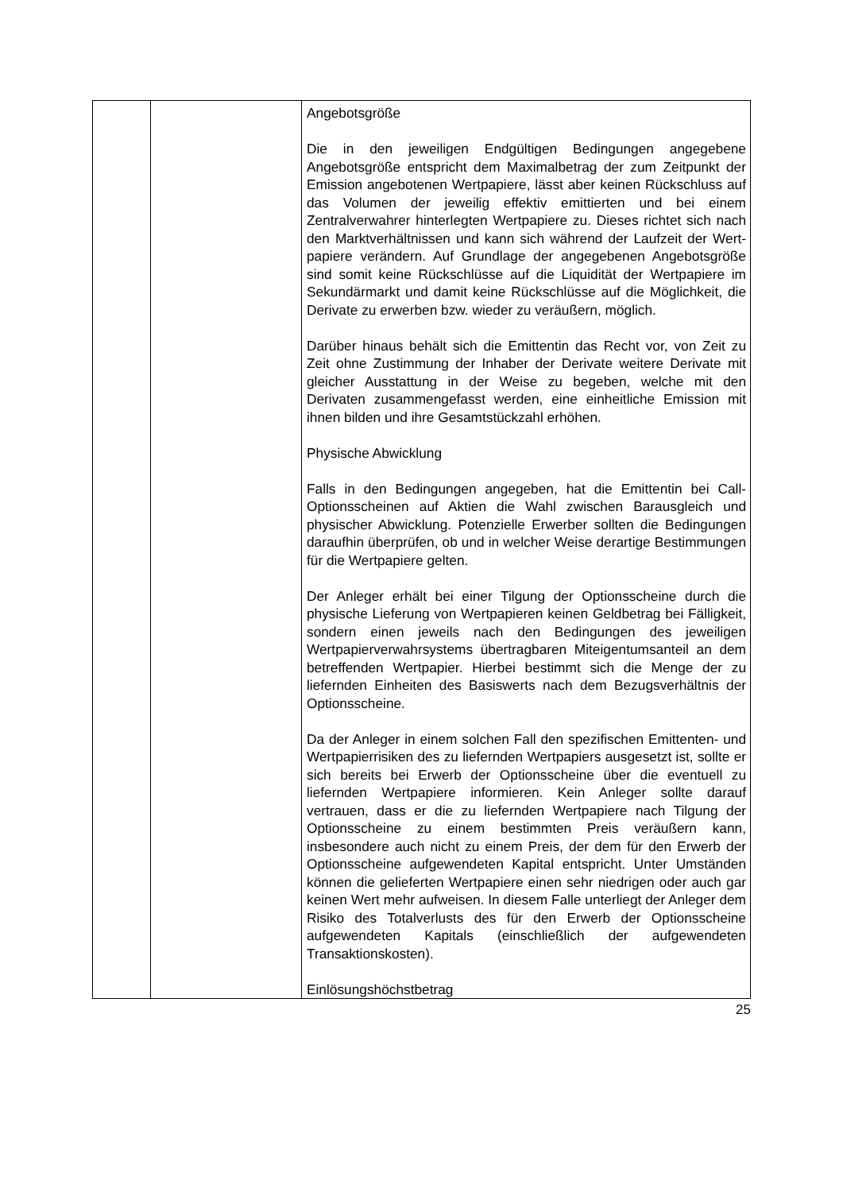| | | Angebotsgröße Die in den jeweiligen Endgültigen Bedingungen angegebene Angebotsgröße entspricht dem Maximalbetrag der zum Zeitpunkt der Emission angebotenen Wertpapiere, lässt aber keinen Rückschluss auf das Volumen der jeweilig effektiv emittierten und bei einem Zentralverwahrer hinterlegten Wertpapiere zu. Dieses richtet sich nach den Markt­verhältnissen und kann sich während der Laufzeit der Wert­papiere verändern. Auf Grundlage der angegebenen Angebotsgröße sind somit keine Rückschlüsse auf die Liquidität der Wertpapiere im Sekundärmarkt und damit keine Rückschlüsse auf die Möglichkeit, die Derivate zu erwerben bzw. wieder zu veräußern, möglich. Darüber hinaus behält sich die Emittentin das Recht vor, von Zeit zu Zeit ohne Zustimmung der Inhaber der Derivate weitere Derivate mit gleicher Ausstattung in der Weise zu begeben, welche mit den Derivaten zusammengefasst werden, eine einheitliche Emission mit ihnen bilden und ihre Gesamtstückzahl erhöhen. Physische Abwicklung Falls in den Bedingungen angegeben, hat die Emittentin bei Call-Optionsscheinen auf Aktien die Wahl zwischen Barausgleich und physischer Abwicklung. Potenzielle Erwerber sollten die Bedingungen daraufhin überprüfen, ob und in welcher Weise derartige Bestimmungen für die Wertpapiere gelten. Der Anleger erhält bei einer Tilgung der Optionsscheine durch die physische Lieferung von Wertpapieren keinen Geldbetrag bei Fälligkeit, sondern einen jeweils nach den Bedingungen des jeweiligen Wertpapierverwahrsystems übertragbaren Mit­eigentumsanteil an dem betreffenden Wertpapier. Hierbei bestimmt sich die Menge der zu liefernden Einheiten des Basiswerts nach dem Bezugsverhältnis der Optionsscheine. Da der Anleger in einem solchen Fall den spezifischen Emittenten- und Wertpapierrisiken des zu liefernden Wertpapiers ausgesetzt ist, sollte er sich bereits bei Erwerb der Optionsscheine über die eventuell zu liefernden Wertpapiere informieren. Kein Anleger sollte darauf vertrauen, dass er die zu liefernden Wertpapiere nach Tilgung der Optionsscheine zu einem bestimmten Preis veräußern kann, insbesondere auch nicht zu einem Preis, der dem für den Erwerb der Optionsscheine aufgewendeten Kapital entspricht. Unter Umständen können die gelieferten Wertpapiere einen sehr niedrigen oder auch gar keinen Wert mehr aufweisen. In diesem Falle unterliegt der Anleger dem Risiko des Totalverlusts des für den Erwerb der Optionsscheine aufgewendeten Kapitals (einschließlich der aufgewendeten Transaktionskosten). Einlösungshöchstbetrag |
25